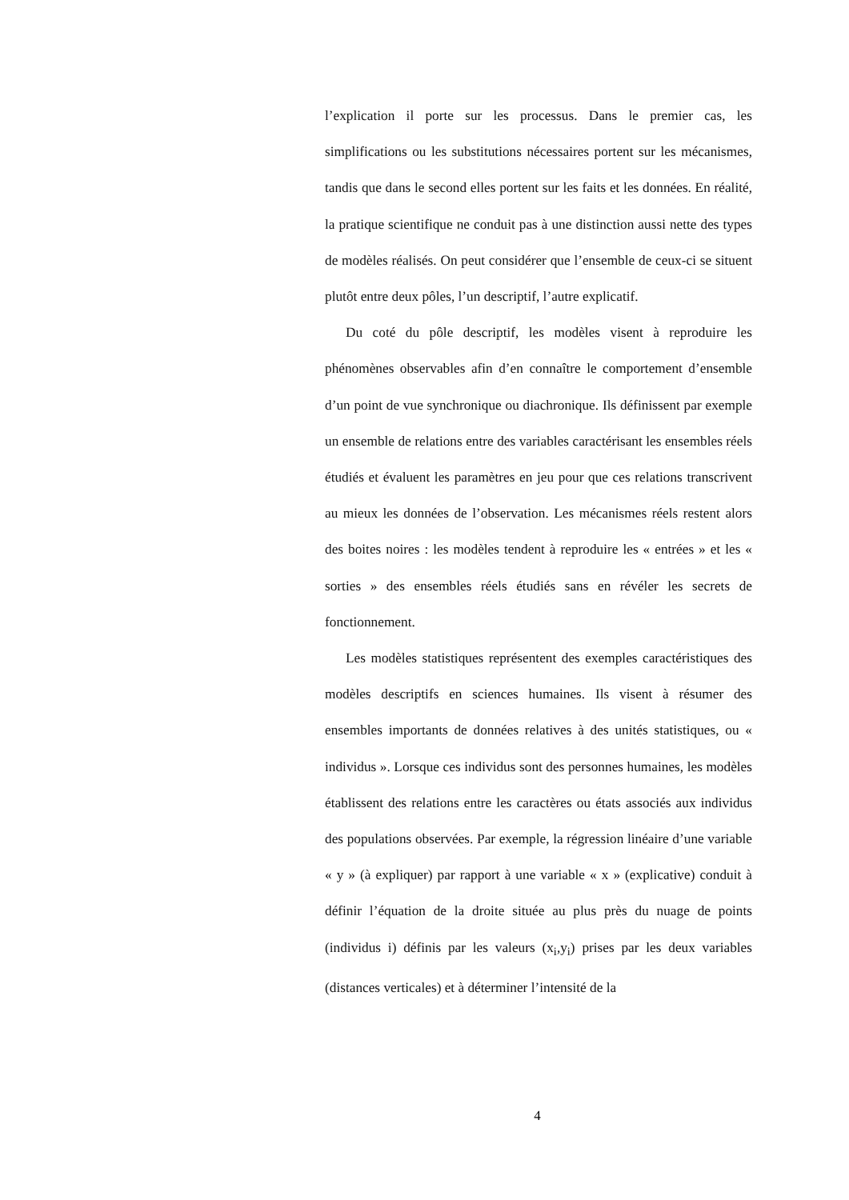l’explication il porte sur les processus. Dans le premier cas, les simplifications ou les substitutions nécessaires portent sur les mécanismes, tandis que dans le second elles portent sur les faits et les données. En réalité, la pratique scientifique ne conduit pas à une distinction aussi nette des types de modèles réalisés. On peut considérer que l’ensemble de ceux-ci se situent plutôt entre deux pôles, l’un descriptif, l’autre explicatif.
Du coté du pôle descriptif, les modèles visent à reproduire les phénomènes observables afin d’en connaître le comportement d’ensemble d’un point de vue synchronique ou diachronique. Ils définissent par exemple un ensemble de relations entre des variables caractérisant les ensembles réels étudiés et évaluent les paramètres en jeu pour que ces relations transcrivent au mieux les données de l’observation. Les mécanismes réels restent alors des boites noires : les modèles tendent à reproduire les « entrées » et les « sorties » des ensembles réels étudiés sans en révéler les secrets de fonctionnement.
Les modèles statistiques représentent des exemples caractéristiques des modèles descriptifs en sciences humaines. Ils visent à résumer des ensembles importants de données relatives à des unités statistiques, ou « individus ». Lorsque ces individus sont des personnes humaines, les modèles établissent des relations entre les caractères ou états associés aux individus des populations observées. Par exemple, la régression linéaire d’une variable « y » (à expliquer) par rapport à une variable « x » (explicative) conduit à définir l’équation de la droite située au plus près du nuage de points (individus i) définis par les valeurs (x<sub>i</sub>,y<sub>i</sub>) prises par les deux variables (distances verticales) et à déterminer l’intensité de la
4